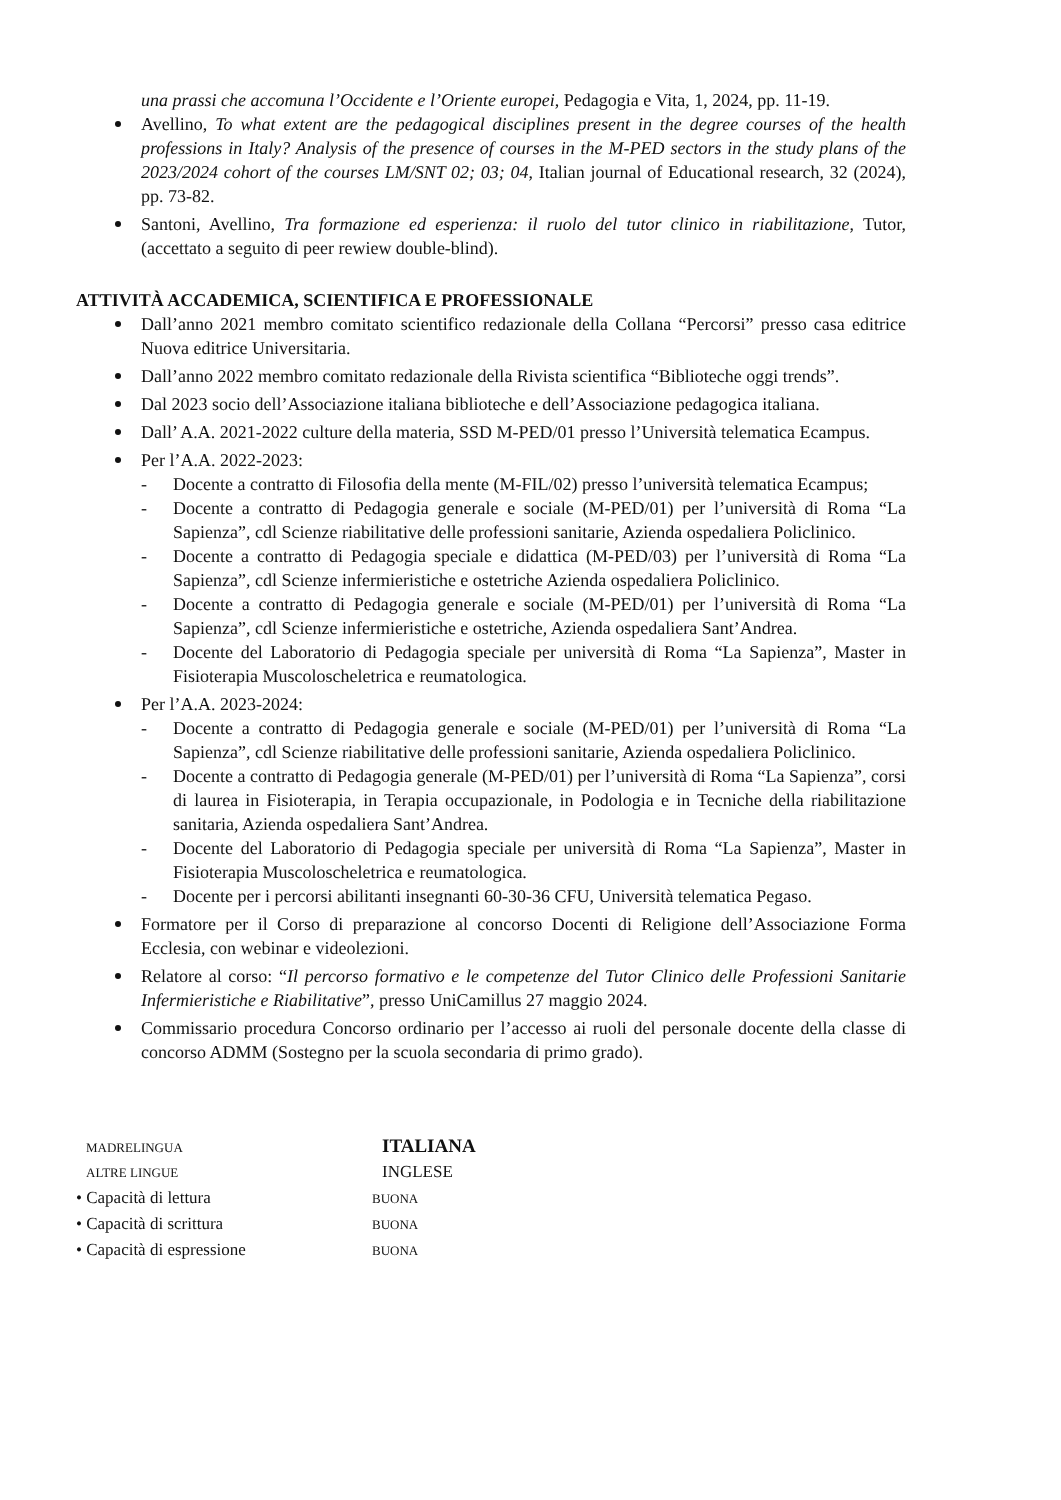una prassi che accomuna l’Occidente e l’Oriente europei, Pedagogia e Vita, 1, 2024, pp. 11-19.
Avellino, To what extent are the pedagogical disciplines present in the degree courses of the health professions in Italy? Analysis of the presence of courses in the M-PED sectors in the study plans of the 2023/2024 cohort of the courses LM/SNT 02; 03; 04, Italian journal of Educational research, 32 (2024), pp. 73-82.
Santoni, Avellino, Tra formazione ed esperienza: il ruolo del tutor clinico in riabilitazione, Tutor, (accettato a seguito di peer rewiew double-blind).
ATTIVITÀ ACCADEMICA, SCIENTIFICA E PROFESSIONALE
Dall’anno 2021 membro comitato scientifico redazionale della Collana “Percorsi” presso casa editrice Nuova editrice Universitaria.
Dall’anno 2022 membro comitato redazionale della Rivista scientifica “Biblioteche oggi trends”.
Dal 2023 socio dell’Associazione italiana biblioteche e dell’Associazione pedagogica italiana.
Dall’ A.A. 2021-2022 culture della materia, SSD M-PED/01 presso l’Università telematica Ecampus.
Per l’A.A. 2022-2023:
- Docente a contratto di Filosofia della mente (M-FIL/02) presso l’università telematica Ecampus;
- Docente a contratto di Pedagogia generale e sociale (M-PED/01) per l’università di Roma “La Sapienza”, cdl Scienze riabilitative delle professioni sanitarie, Azienda ospedaliera Policlinico.
- Docente a contratto di Pedagogia speciale e didattica (M-PED/03) per l’università di Roma “La Sapienza”, cdl Scienze infermieristiche e ostetriche Azienda ospedaliera Policlinico.
- Docente a contratto di Pedagogia generale e sociale (M-PED/01) per l’università di Roma “La Sapienza”, cdl Scienze infermieristiche e ostetriche, Azienda ospedaliera Sant’Andrea.
- Docente del Laboratorio di Pedagogia speciale per università di Roma “La Sapienza”, Master in Fisioterapia Muscoloscheletrica e reumatologica.
Per l’A.A. 2023-2024:
- Docente a contratto di Pedagogia generale e sociale (M-PED/01) per l’università di Roma “La Sapienza”, cdl Scienze riabilitative delle professioni sanitarie, Azienda ospedaliera Policlinico.
- Docente a contratto di Pedagogia generale (M-PED/01) per l’università di Roma “La Sapienza”, corsi di laurea in Fisioterapia, in Terapia occupazionale, in Podologia e in Tecniche della riabilitazione sanitaria, Azienda ospedaliera Sant’Andrea.
- Docente del Laboratorio di Pedagogia speciale per università di Roma “La Sapienza”, Master in Fisioterapia Muscoloscheletrica e reumatologica.
- Docente per i percorsi abilitanti insegnanti 60-30-36 CFU, Università telematica Pegaso.
Formatore per il Corso di preparazione al concorso Docenti di Religione dell’Associazione Forma Ecclesia, con webinar e videolezioni.
Relatore al corso: “Il percorso formativo e le competenze del Tutor Clinico delle Professioni Sanitarie Infermieristiche e Riabilitative”, presso UniCamillus 27 maggio 2024.
Commissario procedura Concorso ordinario per l’accesso ai ruoli del personale docente della classe di concorso ADMM (Sostegno per la scuola secondaria di primo grado).
MADRELINGUA ITALIANA
ALTRE LINGUE INGLESE
• Capacità di lettura BUONA
• Capacità di scrittura BUONA
• Capacità di espressione BUONA